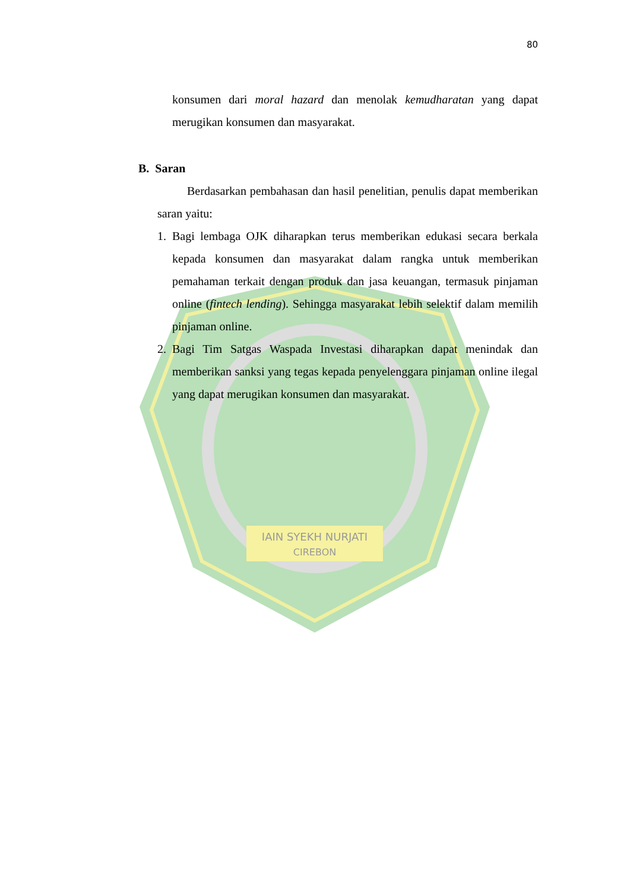IAIN SYEKH NURJATI
CIREBON
80
konsumen dari moral hazard dan menolak kemudharatan yang dapat merugikan konsumen dan masyarakat.
B. Saran
Berdasarkan pembahasan dan hasil penelitian, penulis dapat memberikan saran yaitu:
1. Bagi lembaga OJK diharapkan terus memberikan edukasi secara berkala kepada konsumen dan masyarakat dalam rangka untuk memberikan pemahaman terkait dengan produk dan jasa keuangan, termasuk pinjaman online (fintech lending). Sehingga masyarakat lebih selektif dalam memilih pinjaman online.
2. Bagi Tim Satgas Waspada Investasi diharapkan dapat menindak dan memberikan sanksi yang tegas kepada penyelenggara pinjaman online ilegal yang dapat merugikan konsumen dan masyarakat.